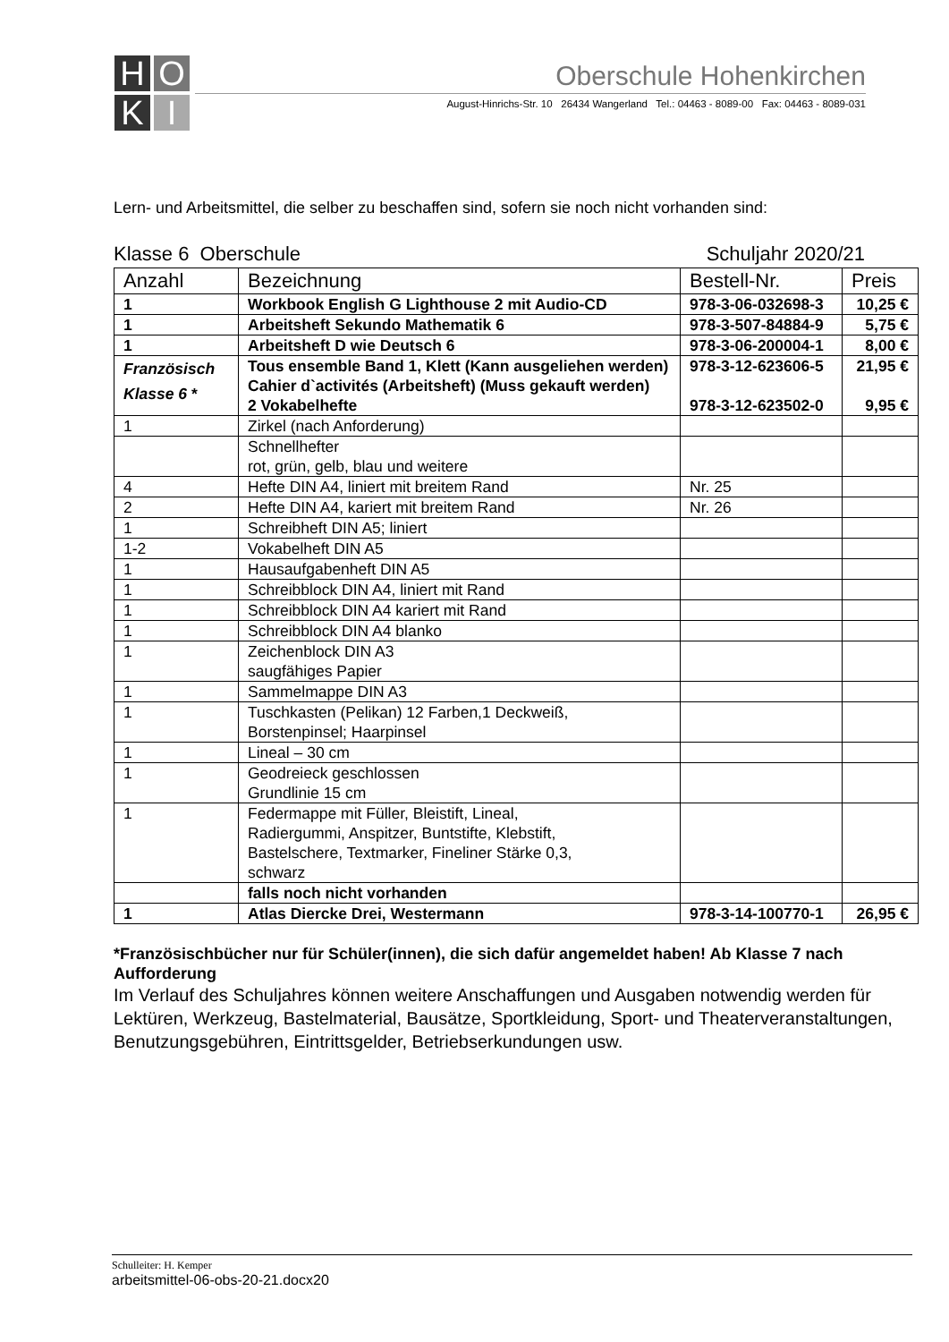H
O
K
I
Oberschule Hohenkirchen
August-Hinrichs-Str. 10 26434 Wangerland Tel.: 04463 - 8089-00 Fax: 04463 - 8089-031
Lern- und Arbeitsmittel, die selber zu beschaffen sind, sofern sie noch nicht vorhanden sind:
Klasse 6 Oberschule Schuljahr 2020/21
| Anzahl | Bezeichnung | Bestell-Nr. | Preis |
| --- | --- | --- | --- |
| 1 | Workbook English G Lighthouse 2 mit Audio-CD | 978-3-06-032698-3 | 10,25 € |
| 1 | Arbeitsheft Sekundo Mathematik 6 | 978-3-507-84884-9 | 5,75 € |
| 1 | Arbeitsheft D wie Deutsch 6 | 978-3-06-200004-1 | 8,00 € |
| Französisch Klasse 6 * | Tous ensemble Band 1, Klett (Kann ausgeliehen werden) Cahier d`activités (Arbeitsheft) (Muss gekauft werden) 2 Vokabelhefte | 978-3-12-623606-5 978-3-12-623502-0 | 21,95 € 9,95 € |
| 1 | Zirkel (nach Anforderung) | | |
| | Schnellhefter rot, grün, gelb, blau und weitere | | |
| 4 | Hefte DIN A4, liniert mit breitem Rand | Nr. 25 | |
| 2 | Hefte DIN A4, kariert mit breitem Rand | Nr. 26 | |
| 1 | Schreibheft DIN A5; liniert | | |
| 1-2 | Vokabelheft DIN A5 | | |
| 1 | Hausaufgabenheft DIN A5 | | |
| 1 | Schreibblock DIN A4, liniert mit Rand | | |
| 1 | Schreibblock DIN A4 kariert mit Rand | | |
| 1 | Schreibblock DIN A4 blanko | | |
| 1 | Zeichenblock DIN A3 saugfähiges Papier | | |
| 1 | Sammelmappe DIN A3 | | |
| 1 | Tuschkasten (Pelikan) 12 Farben,1 Deckweiß, Borstenpinsel; Haarpinsel | | |
| 1 | Lineal – 30 cm | | |
| 1 | Geodreieck geschlossen Grundlinie 15 cm | | |
| 1 | Federmappe mit Füller, Bleistift, Lineal, Radiergummi, Anspitzer, Buntstifte, Klebstift, Bastelschere, Textmarker, Fineliner Stärke 0,3, schwarz | | |
| | falls noch nicht vorhanden | | |
| 1 | Atlas Diercke Drei, Westermann | 978-3-14-100770-1 | 26,95 € |
*Französischbücher nur für Schüler(innen), die sich dafür angemeldet haben! Ab Klasse 7 nach Aufforderung
Im Verlauf des Schuljahres können weitere Anschaffungen und Ausgaben notwendig werden für Lektüren, Werkzeug, Bastelmaterial, Bausätze, Sportkleidung, Sport- und Theaterveranstaltungen, Benutzungsgebühren, Eintrittsgelder, Betriebserkundungen usw.
Schulleiter: H. Kemper
arbeitsmittel-06-obs-20-21.docx20